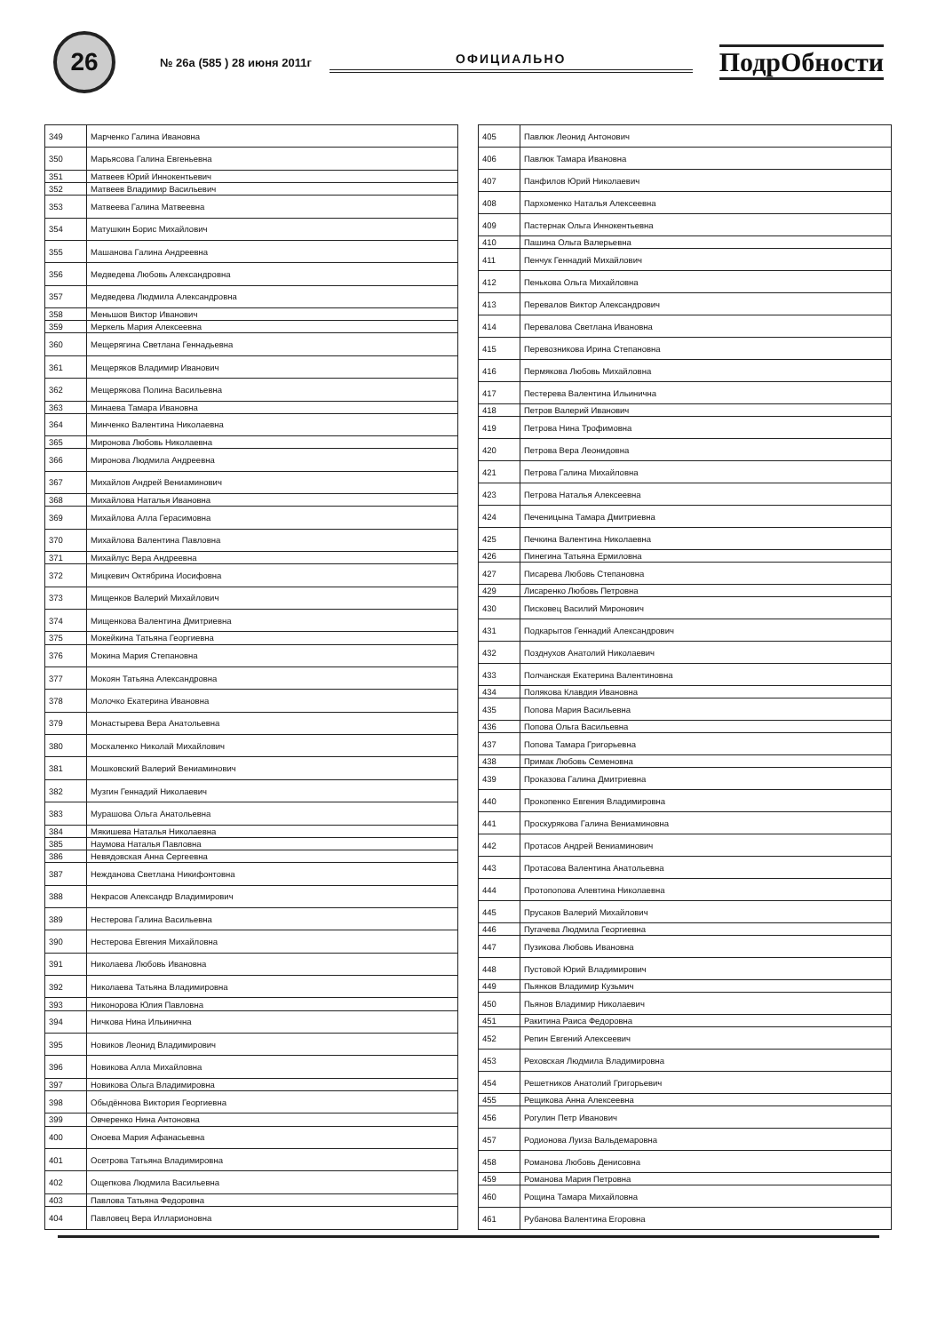26
№ 26а (585 ) 28 июня 2011г ОФИЦИАЛЬНО
ПодрОбности
| 349 | Марченко Галина Ивановна |
| 350 | Марьясова Галина Евгеньевна |
| 351 | Матвеев Юрий Иннокентьевич |
| 352 | Матвеев Владимир Васильевич |
| 353 | Матвеева Галина Матвеевна |
| 354 | Матушкин Борис Михайлович |
| 355 | Машанова Галина Андреевна |
| 356 | Медведева Любовь Александровна |
| 357 | Медведева Людмила Александровна |
| 358 | Меньшов Виктор Иванович |
| 359 | Меркель Мария Алексеевна |
| 360 | Мещерягина Светлана Геннадьевна |
| 361 | Мещеряков Владимир Иванович |
| 362 | Мещерякова Полина Васильевна |
| 363 | Минаева Тамара Ивановна |
| 364 | Минченко Валентина Николаевна |
| 365 | Миронова Любовь Николаевна |
| 366 | Миронова Людмила Андреевна |
| 367 | Михайлов Андрей Вениаминович |
| 368 | Михайлова Наталья Ивановна |
| 369 | Михайлова Алла Герасимовна |
| 370 | Михайлова Валентина Павловна |
| 371 | Михайлус Вера Андреевна |
| 372 | Мицкевич Октябрина Иосифовна |
| 373 | Мищенков Валерий Михайлович |
| 374 | Мищенкова Валентина Дмитриевна |
| 375 | Мокейкина Татьяна Георгиевна |
| 376 | Мокина Мария Степановна |
| 377 | Мокоян Татьяна Александровна |
| 378 | Молочко Екатерина Ивановна |
| 379 | Монастырева Вера Анатольевна |
| 380 | Москаленко Николай Михайлович |
| 381 | Мошковский Валерий Вениаминович |
| 382 | Музгин Геннадий Николаевич |
| 383 | Мурашова Ольга Анатольевна |
| 384 | Мякишева Наталья Николаевна |
| 385 | Наумова Наталья Павловна |
| 386 | Невядовская Анна Сергеевна |
| 387 | Нежданова Светлана Никифонтовна |
| 388 | Некрасов Александр Владимирович |
| 389 | Нестерова Галина Васильевна |
| 390 | Нестерова Евгения Михайловна |
| 391 | Николаева Любовь Ивановна |
| 392 | Николаева Татьяна Владимировна |
| 393 | Никонорова Юлия Павловна |
| 394 | Ничкова Нина Ильинична |
| 395 | Новиков Леонид Владимирович |
| 396 | Новикова Алла Михайловна |
| 397 | Новикова Ольга Владимировна |
| 398 | Обыдённова Виктория Георгиевна |
| 399 | Овчеренко Нина Антоновна |
| 400 | Оноева Мария Афанасьевна |
| 401 | Осетрова Татьяна Владимировна |
| 402 | Ощепкова Людмила Васильевна |
| 403 | Павлова Татьяна Федоровна |
| 404 | Павловец Вера Илларионовна |
| 405 | Павлюк Леонид Антонович |
| 406 | Павлюк Тамара Ивановна |
| 407 | Панфилов Юрий Николаевич |
| 408 | Пархоменко Наталья Алексеевна |
| 409 | Пастернак Ольга Иннокентьевна |
| 410 | Пашина Ольга Валерьевна |
| 411 | Пенчук Геннадий Михайлович |
| 412 | Пенькова Ольга Михайловна |
| 413 | Перевалов Виктор Александрович |
| 414 | Перевалова Светлана Ивановна |
| 415 | Перевозникова Ирина Степановна |
| 416 | Пермякова Любовь Михайловна |
| 417 | Пестерева Валентина Ильинична |
| 418 | Петров Валерий Иванович |
| 419 | Петрова Нина Трофимовна |
| 420 | Петрова Вера Леонидовна |
| 421 | Петрова Галина Михайловна |
| 423 | Петрова Наталья Алексеевна |
| 424 | Печеницына Тамара Дмитриевна |
| 425 | Печкина Валентина Николаевна |
| 426 | Пинегина Татьяна Ермиловна |
| 427 | Писарева Любовь Степановна |
| 429 | Лисаренко Любовь Петровна |
| 430 | Писковец Василий Миронович |
| 431 | Подкарытов Геннадий Александрович |
| 432 | Позднухов Анатолий Николаевич |
| 433 | Полчанская Екатерина Валентиновна |
| 434 | Полякова Клавдия Ивановна |
| 435 | Попова Мария Васильевна |
| 436 | Попова Ольга Васильевна |
| 437 | Попова Тамара Григорьевна |
| 438 | Примак Любовь Семеновна |
| 439 | Проказова Галина Дмитриевна |
| 440 | Прокопенко Евгения Владимировна |
| 441 | Проскурякова Галина Вениаминовна |
| 442 | Протасов Андрей Вениаминович |
| 443 | Протасова Валентина Анатольевна |
| 444 | Протопопова Алевтина Николаевна |
| 445 | Прусаков Валерий Михайлович |
| 446 | Пугачева Людмила Георгиевна |
| 447 | Пузикова Любовь Ивановна |
| 448 | Пустовой Юрий Владимирович |
| 449 | Пьянков Владимир Кузьмич |
| 450 | Пьянов Владимир Николаевич |
| 451 | Ракитина Раиса Федоровна |
| 452 | Репин Евгений Алексеевич |
| 453 | Реховская Людмила Владимировна |
| 454 | Решетников Анатолий Григорьевич |
| 455 | Рещикова Анна Алексеевна |
| 456 | Рогулин Петр Иванович |
| 457 | Родионова Луиза Вальдемаровна |
| 458 | Романова Любовь Денисовна |
| 459 | Романова Мария Петровна |
| 460 | Рощина Тамара Михайловна |
| 461 | Рубанова Валентина Егоровна |